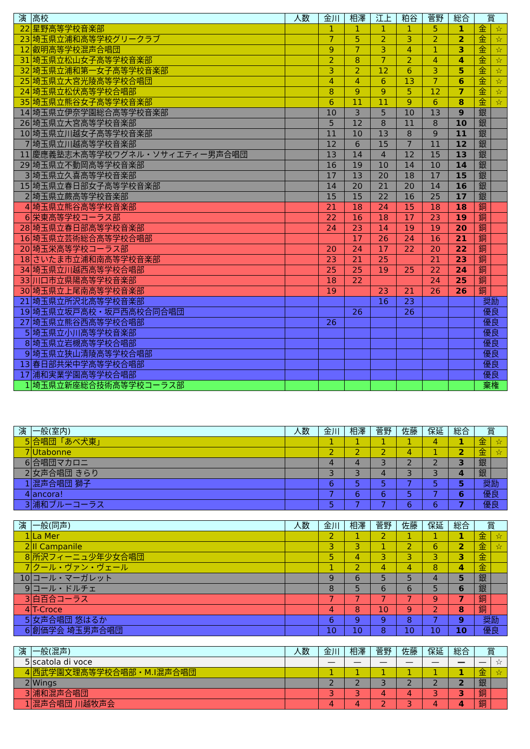| 演 | 高校 | 人数 | 金川 | 相澤 | 江上 | 粕谷 | 菅野 | 総合 | 賞 | |
| --- | --- | --- | --- | --- | --- | --- | --- | --- | --- | --- |
| 22 | 星野高等学校音楽部 | | 1 | 1 | 1 | 1 | 5 | 1 | 金 | ☆ |
| 23 | 埼玉県立浦和高等学校グリークラブ | | 7 | 5 | 2 | 3 | 2 | 2 | 金 | ☆ |
| 12 | 叡明高等学校混声合唱団 | | 9 | 7 | 3 | 4 | 1 | 3 | 金 | ☆ |
| 31 | 埼玉県立松山女子高等学校音楽部 | | 2 | 8 | 7 | 2 | 4 | 4 | 金 | ☆ |
| 32 | 埼玉県立浦和第一女子高等学校音楽部 | | 3 | 2 | 12 | 6 | 3 | 5 | 金 | ☆ |
| 25 | 埼玉県立大宮光陵高等学校合唱団 | | 4 | 4 | 6 | 13 | 7 | 6 | 金 | ☆ |
| 24 | 埼玉県立松伏高等学校合唱部 | | 8 | 9 | 9 | 5 | 12 | 7 | 金 | ☆ |
| 35 | 埼玉県立熊谷女子高等学校音楽部 | | 6 | 11 | 11 | 9 | 6 | 8 | 金 | ☆ |
| 14 | 埼玉県立伊奈学園総合高等学校音楽部 | | 10 | 3 | 5 | 10 | 13 | 9 | 銀 | |
| 26 | 埼玉県立大宮高等学校音楽部 | | 5 | 12 | 8 | 11 | 8 | 10 | 銀 | |
| 10 | 埼玉県立川越女子高等学校音楽部 | | 11 | 10 | 13 | 8 | 9 | 11 | 銀 | |
| 7 | 埼玉県立川越高等学校音楽部 | | 12 | 6 | 15 | 7 | 11 | 12 | 銀 | |
| 11 | 慶應義塾志木高等学校ワグネル・ソサィエティー男声合唱団 | | 13 | 14 | 4 | 12 | 15 | 13 | 銀 | |
| 29 | 埼玉県立不動岡高等学校音楽部 | | 16 | 19 | 10 | 14 | 10 | 14 | 銀 | |
| 3 | 埼玉県立久喜高等学校音楽部 | | 17 | 13 | 20 | 18 | 17 | 15 | 銀 | |
| 15 | 埼玉県立春日部女子高等学校音楽部 | | 14 | 20 | 21 | 20 | 14 | 16 | 銀 | |
| 2 | 埼玉県立蕨高等学校音楽部 | | 15 | 15 | 22 | 16 | 25 | 17 | 銀 | |
| 4 | 埼玉県立熊谷高等学校音楽部 | | 21 | 18 | 24 | 15 | 18 | 18 | 銅 | |
| 6 | 栄東高等学校コーラス部 | | 22 | 16 | 18 | 17 | 23 | 19 | 銅 | |
| 28 | 埼玉県立春日部高等学校音楽部 | | 24 | 23 | 14 | 19 | 19 | 20 | 銅 | |
| 16 | 埼玉県立芸術総合高等学校合唱部 | | | 17 | 26 | 24 | 16 | 21 | 銅 | |
| 20 | 埼玉栄高等学校コーラス部 | | 20 | 24 | 17 | 22 | 20 | 22 | 銅 | |
| 18 | さいたま市立浦和南高等学校音楽部 | | 23 | 21 | 25 | | 21 | 23 | 銅 | |
| 34 | 埼玉県立川越西高等学校合唱部 | | 25 | 25 | 19 | 25 | 22 | 24 | 銅 | |
| 33 | 川口市立県陽高等学校音楽部 | | 18 | 22 | | | 24 | 25 | 銅 | |
| 30 | 埼玉県立上尾南高等学校音楽部 | | 19 | | 23 | 21 | 26 | 26 | 銅 | |
| 21 | 埼玉県立所沢北高等学校音楽部 | | | | 16 | 23 | | | 奨励 | |
| 19 | 埼玉県立坂戸高校・坂戸西高校合同合唱団 | | | 26 | | 26 | | | 優良 | |
| 27 | 埼玉県立熊谷西高等学校合唱部 | | 26 | | | | | | 優良 | |
| 5 | 埼玉県立小川高等学校音楽部 | | | | | | | | 優良 | |
| 8 | 埼玉県立岩槻高等学校合唱部 | | | | | | | | 優良 | |
| 9 | 埼玉県立狭山清陵高等学校合唱部 | | | | | | | | 優良 | |
| 13 | 春日部共栄中学高等学校合唱部 | | | | | | | | 優良 | |
| 17 | 浦和実業学園高等学校合唱部 | | | | | | | | 優良 | |
| 1 | 埼玉県立新座総合技術高等学校コーラス部 | | | | | | | | 棄権 | |
| 演 | 一般(室内) | 人数 | 金川 | 相澤 | 菅野 | 佐藤 | 保延 | 総合 | 賞 | |
| --- | --- | --- | --- | --- | --- | --- | --- | --- | --- | --- |
| 5 | 合唱団「あべ犬東」 | | 1 | 1 | 1 | 1 | 4 | 1 | 金 | ☆ |
| 7 | Utabonne | | 2 | 2 | 2 | 4 | 1 | 2 | 金 | ☆ |
| 6 | 合唱団マカロニ | | 4 | 4 | 3 | 2 | 2 | 3 | 銀 | |
| 2 | 女声合唱団 きらり | | 3 | 3 | 4 | 3 | 3 | 4 | 銀 | |
| 1 | 混声合唱団 獅子 | | 6 | 5 | 5 | 7 | 5 | 5 | 奨励 | |
| 4 | ancora! | | 7 | 6 | 6 | 5 | 7 | 6 | 優良 | |
| 3 | 浦和ブルーコーラス | | 5 | 7 | 7 | 6 | 6 | 7 | 優良 | |
| 演 | 一般(同声) | 人数 | 金川 | 相澤 | 菅野 | 佐藤 | 保延 | 総合 | 賞 | |
| --- | --- | --- | --- | --- | --- | --- | --- | --- | --- | --- |
| 1 | La Mer | | 2 | 1 | 2 | 1 | 1 | 1 | 金 | ☆ |
| 2 | Il Campanile | | 3 | 3 | 1 | 2 | 6 | 2 | 金 | ☆ |
| 8 | 所沢フィーニュ少年少女合唱団 | | 5 | 4 | 3 | 3 | 3 | 3 | 金 | |
| 7 | クール・ヴァン・ヴェール | | 1 | 2 | 4 | 4 | 8 | 4 | 金 | |
| 10 | コール・マーガレット | | 9 | 6 | 5 | 5 | 4 | 5 | 銀 | |
| 9 | コール・ドルチェ | | 8 | 5 | 6 | 6 | 5 | 6 | 銀 | |
| 3 | 白百合コーラス | | 7 | 7 | 7 | 7 | 9 | 7 | 銅 | |
| 4 | T-Croce | | 4 | 8 | 10 | 9 | 2 | 8 | 銅 | |
| 5 | 女声合唱団 悠はるか | | 6 | 9 | 9 | 8 | 7 | 9 | 奨励 | |
| 6 | 創価学会 埼玉男声合唱団 | | 10 | 10 | 8 | 10 | 10 | 10 | 優良 | |
| 演 | 一般(混声) | 人数 | 金川 | 相澤 | 菅野 | 佐藤 | 保延 | 総合 | 賞 | |
| --- | --- | --- | --- | --- | --- | --- | --- | --- | --- | --- |
| 5 | scatola di voce | | — | — | — | — | — | — | — | ☆ |
| 4 | 西武学園文理高等学校合唱部・M.I混声合唱団 | | 1 | 1 | 1 | 1 | 1 | 1 | 金 | ☆ |
| 2 | Wings | | 2 | 2 | 3 | 2 | 2 | 2 | 銀 | |
| 3 | 浦和混声合唱団 | | 3 | 3 | 4 | 4 | 3 | 3 | 銅 | |
| 1 | 混声合唱団 川越牧声会 | | 4 | 4 | 2 | 3 | 4 | 4 | 銅 | |